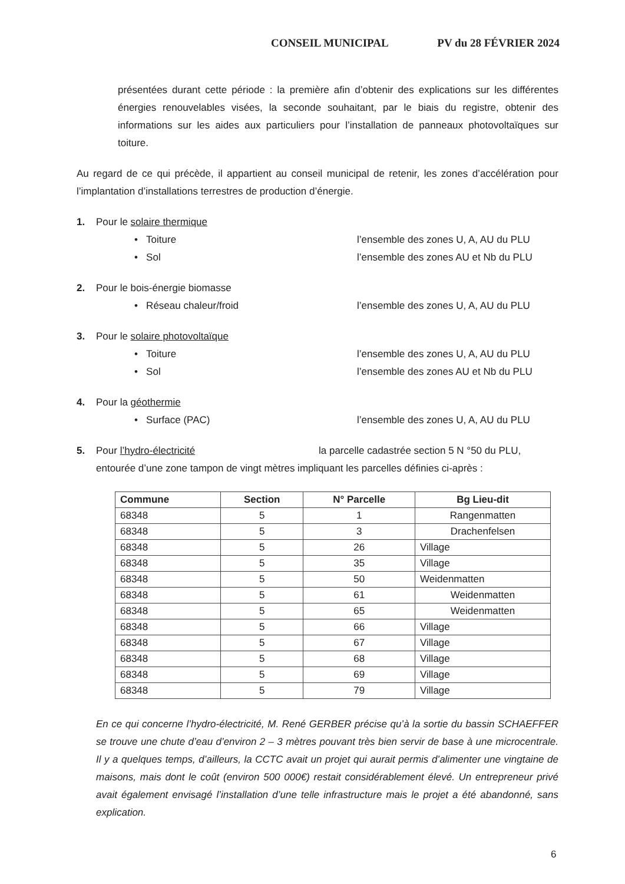CONSEIL MUNICIPAL PV du 28 FÉVRIER 2024
présentées durant cette période : la première afin d’obtenir des explications sur les différentes énergies renouvelables visées, la seconde souhaitant, par le biais du registre, obtenir des informations sur les aides aux particuliers pour l’installation de panneaux photovoltaïques sur toiture.
Au regard de ce qui précède, il appartient au conseil municipal de retenir, les zones d’accélération pour l’implantation d’installations terrestres de production d’énergie.
1. Pour le solaire thermique
• Toiture l’ensemble des zones U, A, AU du PLU
• Sol l’ensemble des zones AU et Nb du PLU
2. Pour le bois-énergie biomasse
• Réseau chaleur/froid l’ensemble des zones U, A, AU du PLU
3. Pour le solaire photovoltaïque
• Toiture l’ensemble des zones U, A, AU du PLU
• Sol l’ensemble des zones AU et Nb du PLU
4. Pour la géothermie
• Surface (PAC) l’ensemble des zones U, A, AU du PLU
5. Pour l’hydro-électricité la parcelle cadastrée section 5 N °50 du PLU,
entourée d’une zone tampon de vingt mètres impliquant les parcelles définies ci-après :
| Commune | Section | N° Parcelle | Bg Lieu-dit |
| --- | --- | --- | --- |
| 68348 | 5 | 1 | Rangenmatten |
| 68348 | 5 | 3 | Drachenfelsen |
| 68348 | 5 | 26 | Village |
| 68348 | 5 | 35 | Village |
| 68348 | 5 | 50 | Weidenmatten |
| 68348 | 5 | 61 | Weidenmatten |
| 68348 | 5 | 65 | Weidenmatten |
| 68348 | 5 | 66 | Village |
| 68348 | 5 | 67 | Village |
| 68348 | 5 | 68 | Village |
| 68348 | 5 | 69 | Village |
| 68348 | 5 | 79 | Village |
En ce qui concerne l’hydro-électricité, M. René GERBER précise qu’à la sortie du bassin SCHAEFFER se trouve une chute d’eau d’environ 2 – 3 mètres pouvant très bien servir de base à une microcentrale. Il y a quelques temps, d’ailleurs, la CCTC avait un projet qui aurait permis d’alimenter une vingtaine de maisons, mais dont le coût (environ 500 000€) restait considérablement élevé. Un entrepreneur privé avait également envisagé l’installation d’une telle infrastructure mais le projet a été abandonné, sans explication.
6